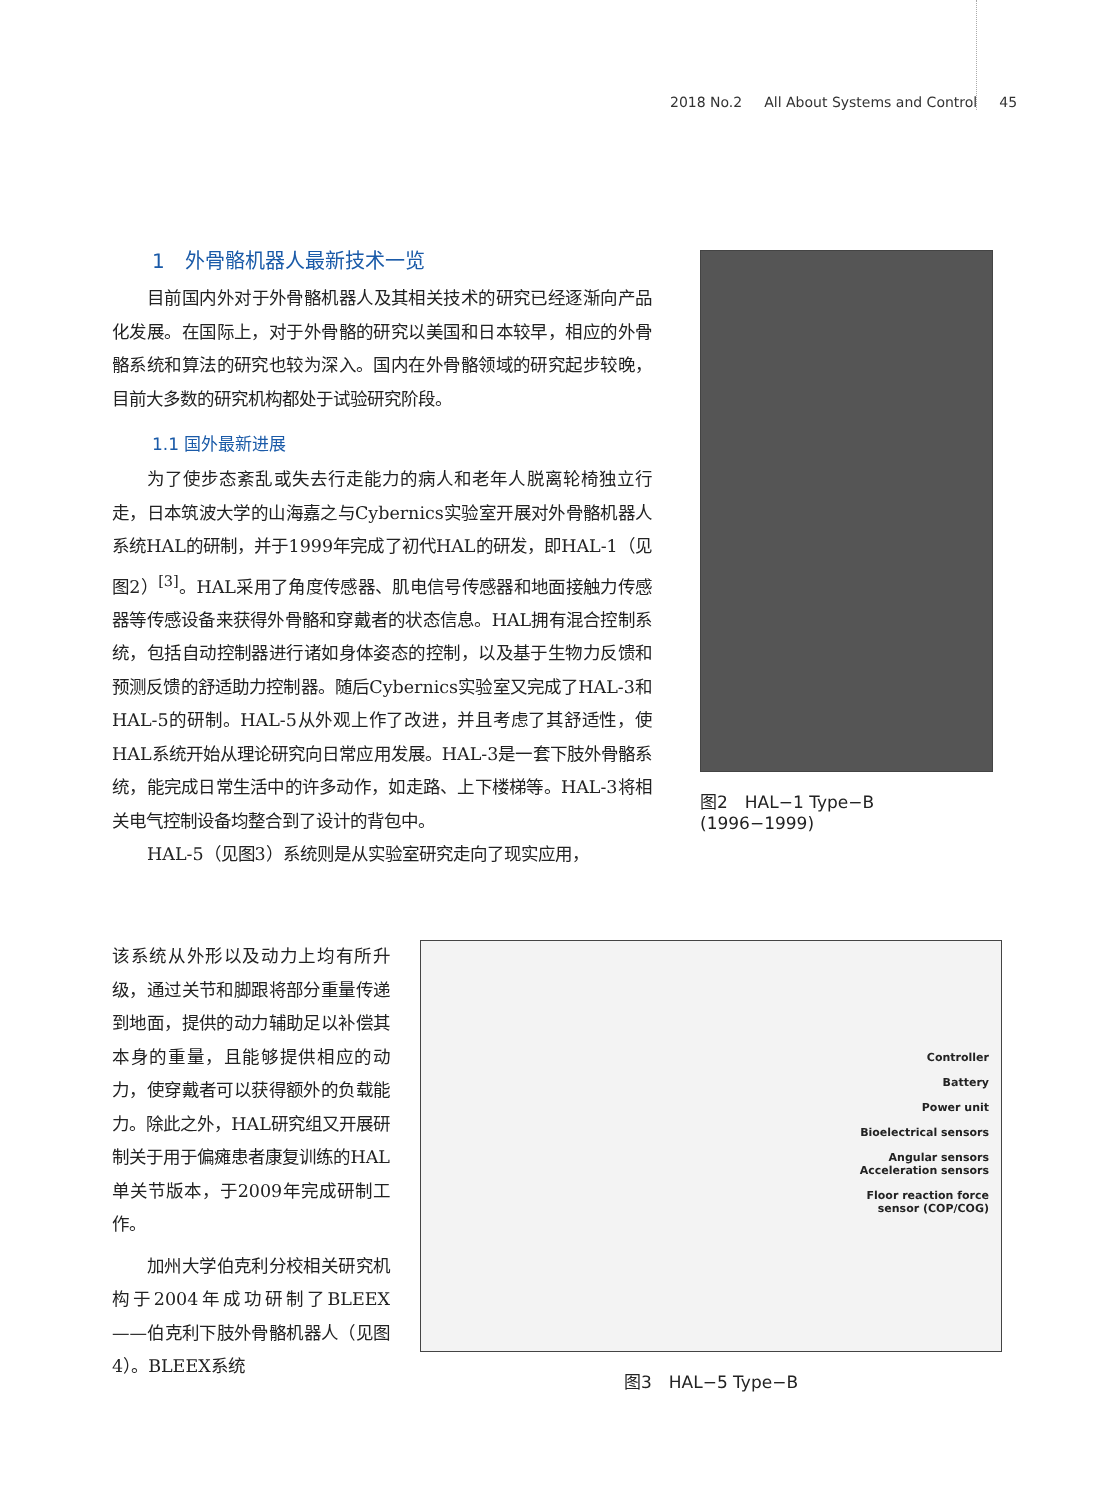2018 No.2 All About Systems and Control 45
1　外骨骼机器人最新技术一览
目前国内外对于外骨骼机器人及其相关技术的研究已经逐渐向产品化发展。在国际上，对于外骨骼的研究以美国和日本较早，相应的外骨骼系统和算法的研究也较为深入。国内在外骨骼领域的研究起步较晚，目前大多数的研究机构都处于试验研究阶段。
1.1 国外最新进展
为了使步态紊乱或失去行走能力的病人和老年人脱离轮椅独立行走，日本筑波大学的山海嘉之与Cybernics实验室开展对外骨骼机器人系统HAL的研制，并于1999年完成了初代HAL的研发，即HAL-1（见图2）<sup>[3]</sup>。HAL采用了角度传感器、肌电信号传感器和地面接触力传感器等传感设备来获得外骨骼和穿戴者的状态信息。HAL拥有混合控制系统，包括自动控制器进行诸如身体姿态的控制，以及基于生物力反馈和预测反馈的舒适助力控制器。随后Cybernics实验室又完成了HAL-3和HAL-5的研制。HAL-5从外观上作了改进，并且考虑了其舒适性，使HAL系统开始从理论研究向日常应用发展。HAL-3是一套下肢外骨骼系统，能完成日常生活中的许多动作，如走路、上下楼梯等。HAL-3将相关电气控制设备均整合到了设计的背包中。
HAL-5（见图3）系统则是从实验室研究走向了现实应用，
图2　HAL−1 Type−B (1996−1999)
该系统从外形以及动力上均有所升级，通过关节和脚跟将部分重量传递到地面，提供的动力辅助足以补偿其本身的重量，且能够提供相应的动力，使穿戴者可以获得额外的负载能力。除此之外，HAL研究组又开展研制关于用于偏瘫患者康复训练的HAL单关节版本，于2009年完成研制工作。
加州大学伯克利分校相关研究机构于2004年成功研制了BLEEX——伯克利下肢外骨骼机器人（见图4）。BLEEX系统
Controller
Battery
Power unit
Bioelectrical sensors
Angular sensors
Acceleration sensors
Floor reaction force
sensor (COP/COG)
图3　HAL−5 Type−B